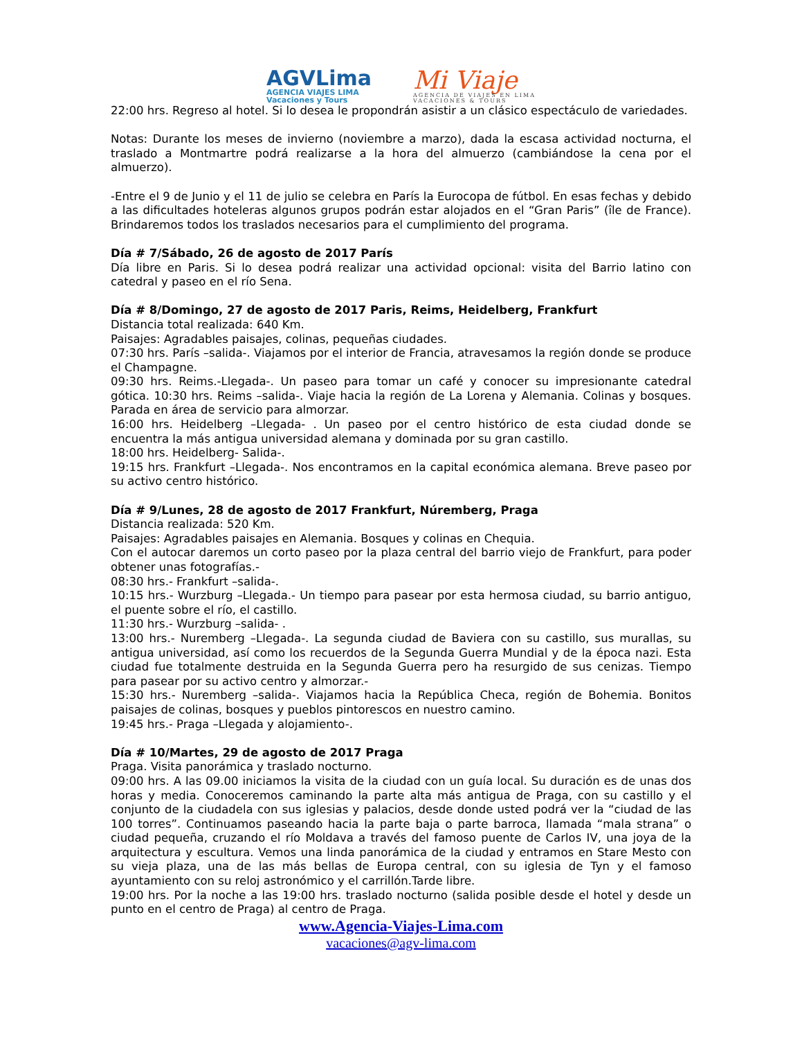AGVLima
AGENCIA VIAJES LIMA
Vacaciones y Tours
Mi Viaje
AGENCIA DE VIAJES EN LIMA
VACACIONES & TOURS
22:00 hrs. Regreso al hotel. Si lo desea le propondrán asistir a un clásico espectáculo de variedades.
Notas: Durante los meses de invierno (noviembre a marzo), dada la escasa actividad nocturna, el traslado a Montmartre podrá realizarse a la hora del almuerzo (cambiándose la cena por el almuerzo).
-Entre el 9 de Junio y el 11 de julio se celebra en París la Eurocopa de fútbol. En esas fechas y debido a las dificultades hoteleras algunos grupos podrán estar alojados en el “Gran Paris” (île de France). Brindaremos todos los traslados necesarios para el cumplimiento del programa.
Día # 7/Sábado, 26 de agosto de 2017 París
Día libre en Paris. Si lo desea podrá realizar una actividad opcional: visita del Barrio latino con catedral y paseo en el río Sena.
Día # 8/Domingo, 27 de agosto de 2017 Paris, Reims, Heidelberg, Frankfurt
Distancia total realizada: 640 Km.
Paisajes: Agradables paisajes, colinas, pequeñas ciudades.
07:30 hrs. París –salida-. Viajamos por el interior de Francia, atravesamos la región donde se produce el Champagne.
09:30 hrs. Reims.-Llegada-. Un paseo para tomar un café y conocer su impresionante catedral gótica. 10:30 hrs. Reims –salida-. Viaje hacia la región de La Lorena y Alemania. Colinas y bosques. Parada en área de servicio para almorzar.
16:00 hrs. Heidelberg –Llegada- . Un paseo por el centro histórico de esta ciudad donde se encuentra la más antigua universidad alemana y dominada por su gran castillo.
18:00 hrs. Heidelberg- Salida-.
19:15 hrs. Frankfurt –Llegada-. Nos encontramos en la capital económica alemana. Breve paseo por su activo centro histórico.
Día # 9/Lunes, 28 de agosto de 2017 Frankfurt, Núremberg, Praga
Distancia realizada: 520 Km.
Paisajes: Agradables paisajes en Alemania. Bosques y colinas en Chequia.
Con el autocar daremos un corto paseo por la plaza central del barrio viejo de Frankfurt, para poder obtener unas fotografías.-
08:30 hrs.- Frankfurt –salida-.
10:15 hrs.- Wurzburg –Llegada.- Un tiempo para pasear por esta hermosa ciudad, su barrio antiguo, el puente sobre el río, el castillo.
11:30 hrs.- Wurzburg –salida- .
13:00 hrs.- Nuremberg –Llegada-. La segunda ciudad de Baviera con su castillo, sus murallas, su antigua universidad, así como los recuerdos de la Segunda Guerra Mundial y de la época nazi. Esta ciudad fue totalmente destruida en la Segunda Guerra pero ha resurgido de sus cenizas. Tiempo para pasear por su activo centro y almorzar.-
15:30 hrs.- Nuremberg –salida-. Viajamos hacia la República Checa, región de Bohemia. Bonitos paisajes de colinas, bosques y pueblos pintorescos en nuestro camino.
19:45 hrs.- Praga –Llegada y alojamiento-.
Día # 10/Martes, 29 de agosto de 2017 Praga
Praga. Visita panorámica y traslado nocturno.
09:00 hrs. A las 09.00 iniciamos la visita de la ciudad con un guía local. Su duración es de unas dos horas y media. Conoceremos caminando la parte alta más antigua de Praga, con su castillo y el conjunto de la ciudadela con sus iglesias y palacios, desde donde usted podrá ver la “ciudad de las 100 torres”. Continuamos paseando hacia la parte baja o parte barroca, llamada “mala strana” o ciudad pequeña, cruzando el río Moldava a través del famoso puente de Carlos IV, una joya de la arquitectura y escultura. Vemos una linda panorámica de la ciudad y entramos en Stare Mesto con su vieja plaza, una de las más bellas de Europa central, con su iglesia de Tyn y el famoso ayuntamiento con su reloj astronómico y el carrillón.Tarde libre.
19:00 hrs. Por la noche a las 19:00 hrs. traslado nocturno (salida posible desde el hotel y desde un punto en el centro de Praga) al centro de Praga.
www.Agencia-Viajes-Lima.com
vacaciones@agv-lima.com